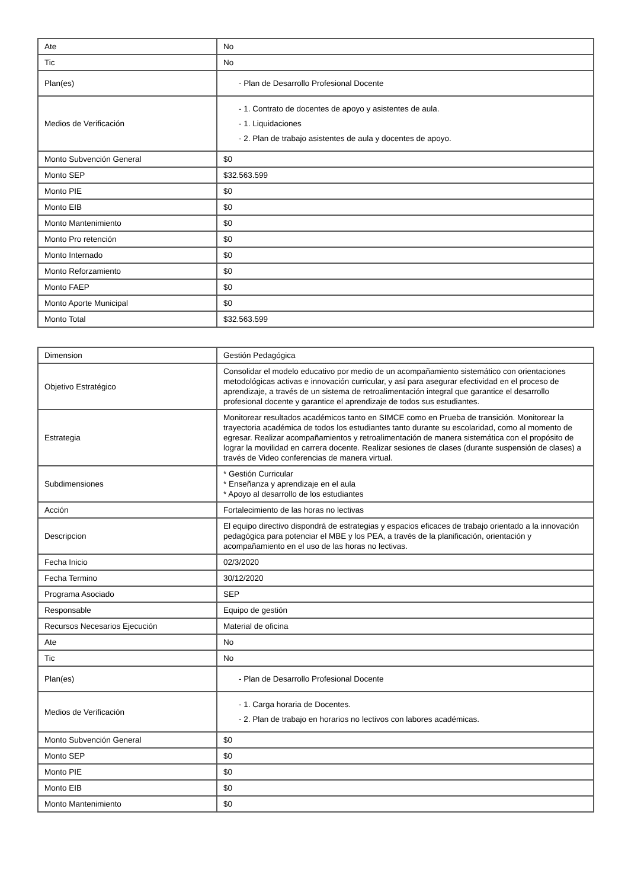| Ate | No |
| Tic | No |
| Plan(es) | - Plan de Desarrollo Profesional Docente |
| Medios de Verificación | - 1. Contrato de docentes de apoyo y asistentes de aula. - 1. Liquidaciones - 2. Plan de trabajo asistentes de aula y docentes de apoyo. |
| Monto Subvención General | $0 |
| Monto SEP | $32.563.599 |
| Monto PIE | $0 |
| Monto EIB | $0 |
| Monto Mantenimiento | $0 |
| Monto Pro retención | $0 |
| Monto Internado | $0 |
| Monto Reforzamiento | $0 |
| Monto FAEP | $0 |
| Monto Aporte Municipal | $0 |
| Monto Total | $32.563.599 |
| Dimension | Gestión Pedagógica |
| Objetivo Estratégico | Consolidar el modelo educativo por medio de un acompañamiento sistemático con orientaciones metodológicas activas e innovación curricular, y así para asegurar efectividad en el proceso de aprendizaje, a través de un sistema de retroalimentación integral que garantice el desarrollo profesional docente y garantice el aprendizaje de todos sus estudiantes. |
| Estrategia | Monitorear resultados académicos tanto en SIMCE como en Prueba de transición. Monitorear la trayectoria académica de todos los estudiantes tanto durante su escolaridad, como al momento de egresar. Realizar acompañamientos y retroalimentación de manera sistemática con el propósito de lograr la movilidad en carrera docente. Realizar sesiones de clases (durante suspensión de clases) a través de Video conferencias de manera virtual. |
| Subdimensiones | * Gestión Curricular * Enseñanza y aprendizaje en el aula * Apoyo al desarrollo de los estudiantes |
| Acción | Fortalecimiento de las horas no lectivas |
| Descripcion | El equipo directivo dispondrá de estrategias y espacios eficaces de trabajo orientado a la innovación pedagógica para potenciar el MBE y los PEA, a través de la planificación, orientación y acompañamiento en el uso de las horas no lectivas. |
| Fecha Inicio | 02/3/2020 |
| Fecha Termino | 30/12/2020 |
| Programa Asociado | SEP |
| Responsable | Equipo de gestión |
| Recursos Necesarios Ejecución | Material de oficina |
| Ate | No |
| Tic | No |
| Plan(es) | - Plan de Desarrollo Profesional Docente |
| Medios de Verificación | - 1. Carga horaria de Docentes. - 2. Plan de trabajo en horarios no lectivos con labores académicas. |
| Monto Subvención General | $0 |
| Monto SEP | $0 |
| Monto PIE | $0 |
| Monto EIB | $0 |
| Monto Mantenimiento | $0 |